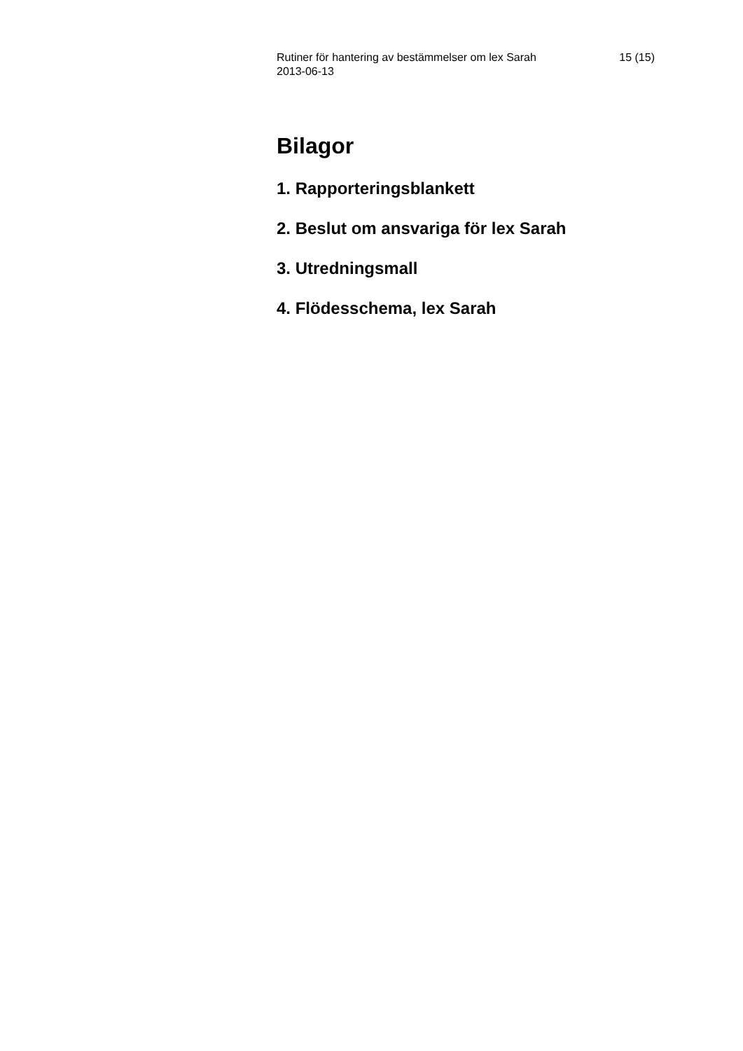Rutiner för hantering av bestämmelser om lex Sarah
2013-06-13
15 (15)
Bilagor
1. Rapporteringsblankett
2. Beslut om ansvariga för lex Sarah
3. Utredningsmall
4. Flödesschema, lex Sarah